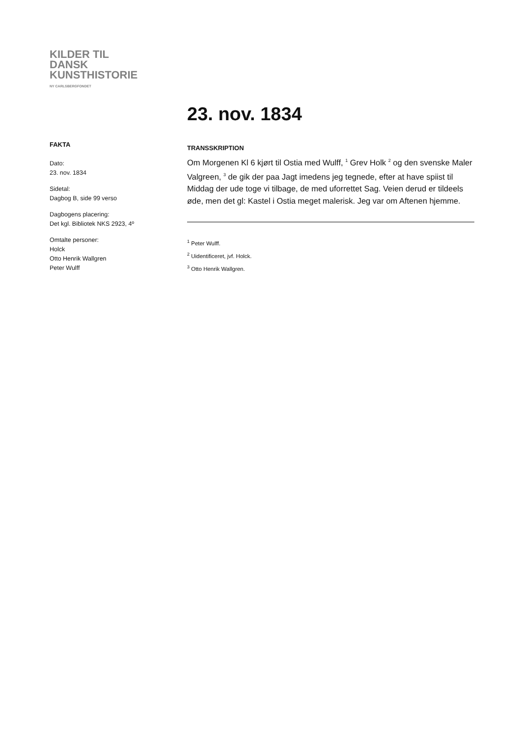KILDER TIL
DANSK
KUNSTHISTORIE
NY CARLSBERGFONDET
FAKTA
Dato:
23. nov. 1834
Sidetal:
Dagbog B, side 99 verso
Dagbogens placering:
Det kgl. Bibliotek NKS 2923, 4º
Omtalte personer:
Holck
Otto Henrik Wallgren
Peter Wulff
23. nov. 1834
TRANSSKRIPTION
Om Morgenen Kl 6 kjørt til Ostia med Wulff, <sup>1</sup> Grev Holk <sup>2</sup> og den svenske Maler Valgreen, <sup>3</sup> de gik der paa Jagt imedens jeg tegnede, efter at have spiist til Middag der ude toge vi tilbage, de med uforrettet Sag. Veien derud er tildeels øde, men det gl: Kastel i Ostia meget malerisk. Jeg var om Aftenen hjemme.
<sup>1</sup> Peter Wulff.
<sup>2</sup> Uidentificeret, jvf. Holck.
<sup>3</sup> Otto Henrik Wallgren.